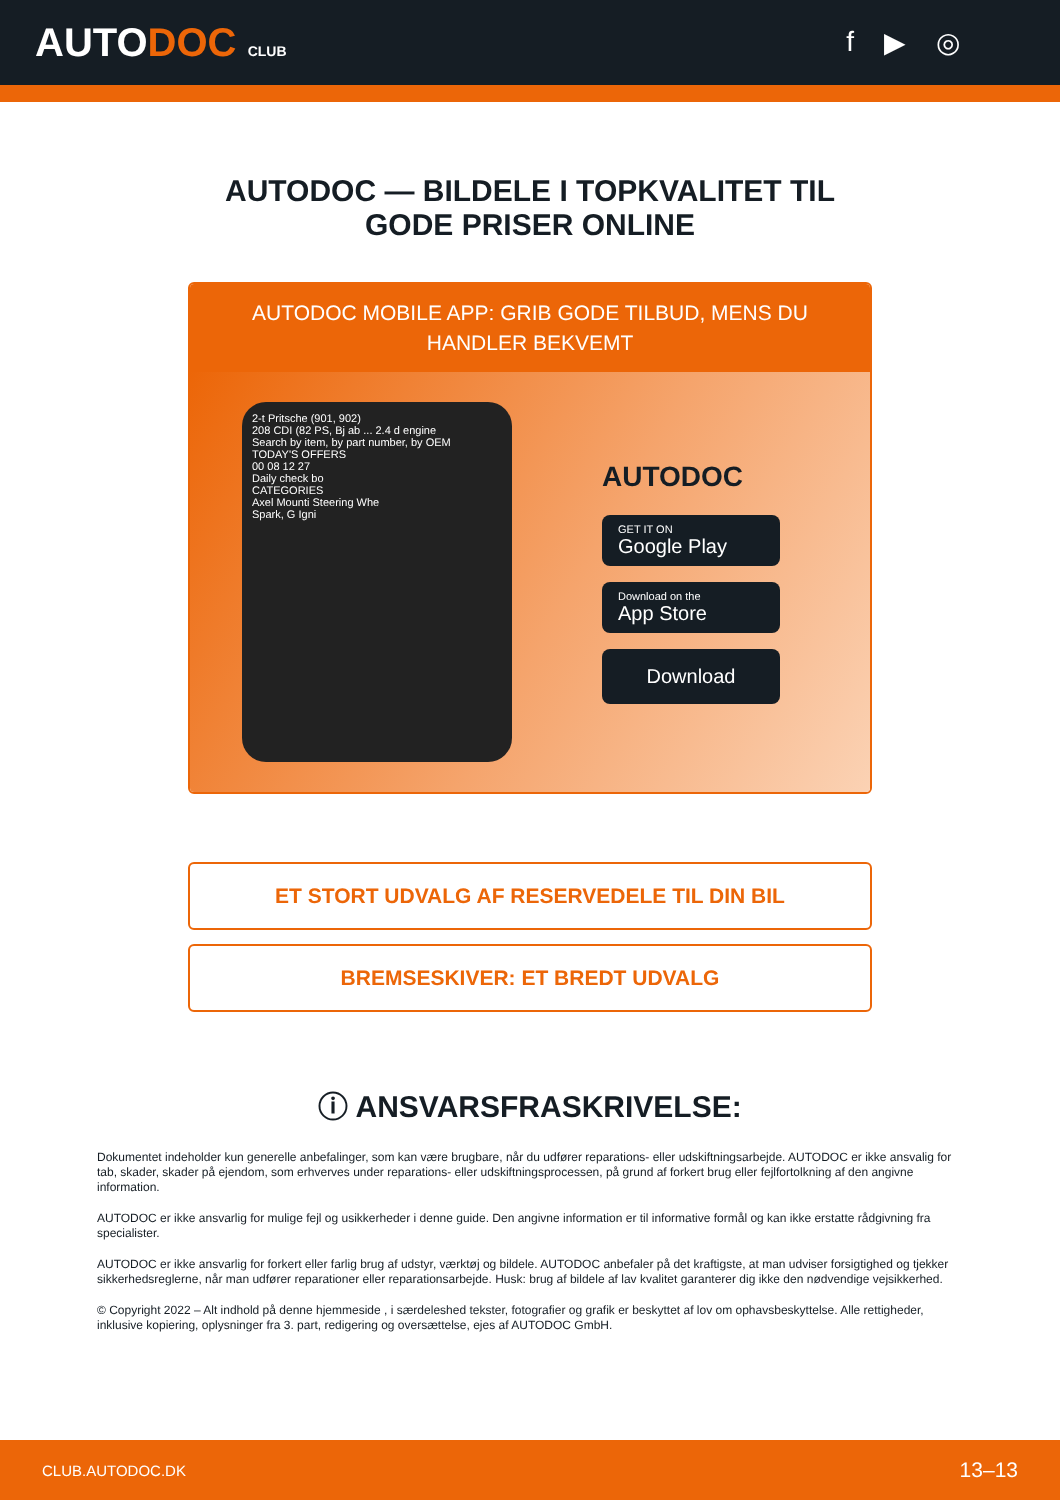AUTODOC CLUB
f ▶ ◎
AUTODOC — BILDELE I TOPKVALITET TIL GODE PRISER ONLINE
AUTODOC MOBILE APP: GRIB GODE TILBUD, MENS DU HANDLER BEKVEMT
2-t Pritsche (901, 902)
208 CDI (82 PS, Bj ab ... 2.4 d engine
Search by item, by part number, by OEM
TODAY'S OFFERS
00 08 12 27
Daily check bo
CATEGORIES
Axel Mounti Steering Whe
Spark, G Igni
AUTODOC
GET IT ON
Google Play
Download on the
App Store
Download
ET STORT UDVALG AF RESERVEDELE TIL DIN BIL
BREMSESKIVER: ET BREDT UDVALG
ⓘ ANSVARSFRASKRIVELSE:
Dokumentet indeholder kun generelle anbefalinger, som kan være brugbare, når du udfører reparations- eller udskiftningsarbejde. AUTODOC er ikke ansvalig for tab, skader, skader på ejendom, som erhverves under reparations- eller udskiftningsprocessen, på grund af forkert brug eller fejlfortolkning af den angivne information.
AUTODOC er ikke ansvarlig for mulige fejl og usikkerheder i denne guide. Den angivne information er til informative formål og kan ikke erstatte rådgivning fra specialister.
AUTODOC er ikke ansvarlig for forkert eller farlig brug af udstyr, værktøj og bildele. AUTODOC anbefaler på det kraftigste, at man udviser forsigtighed og tjekker sikkerhedsreglerne, når man udfører reparationer eller reparationsarbejde. Husk: brug af bildele af lav kvalitet garanterer dig ikke den nødvendige vejsikkerhed.
© Copyright 2022 – Alt indhold på denne hjemmeside , i særdeleshed tekster, fotografier og grafik er beskyttet af lov om ophavsbeskyttelse. Alle rettigheder, inklusive kopiering, oplysninger fra 3. part, redigering og oversættelse, ejes af AUTODOC GmbH.
CLUB.AUTODOC.DK 13–13